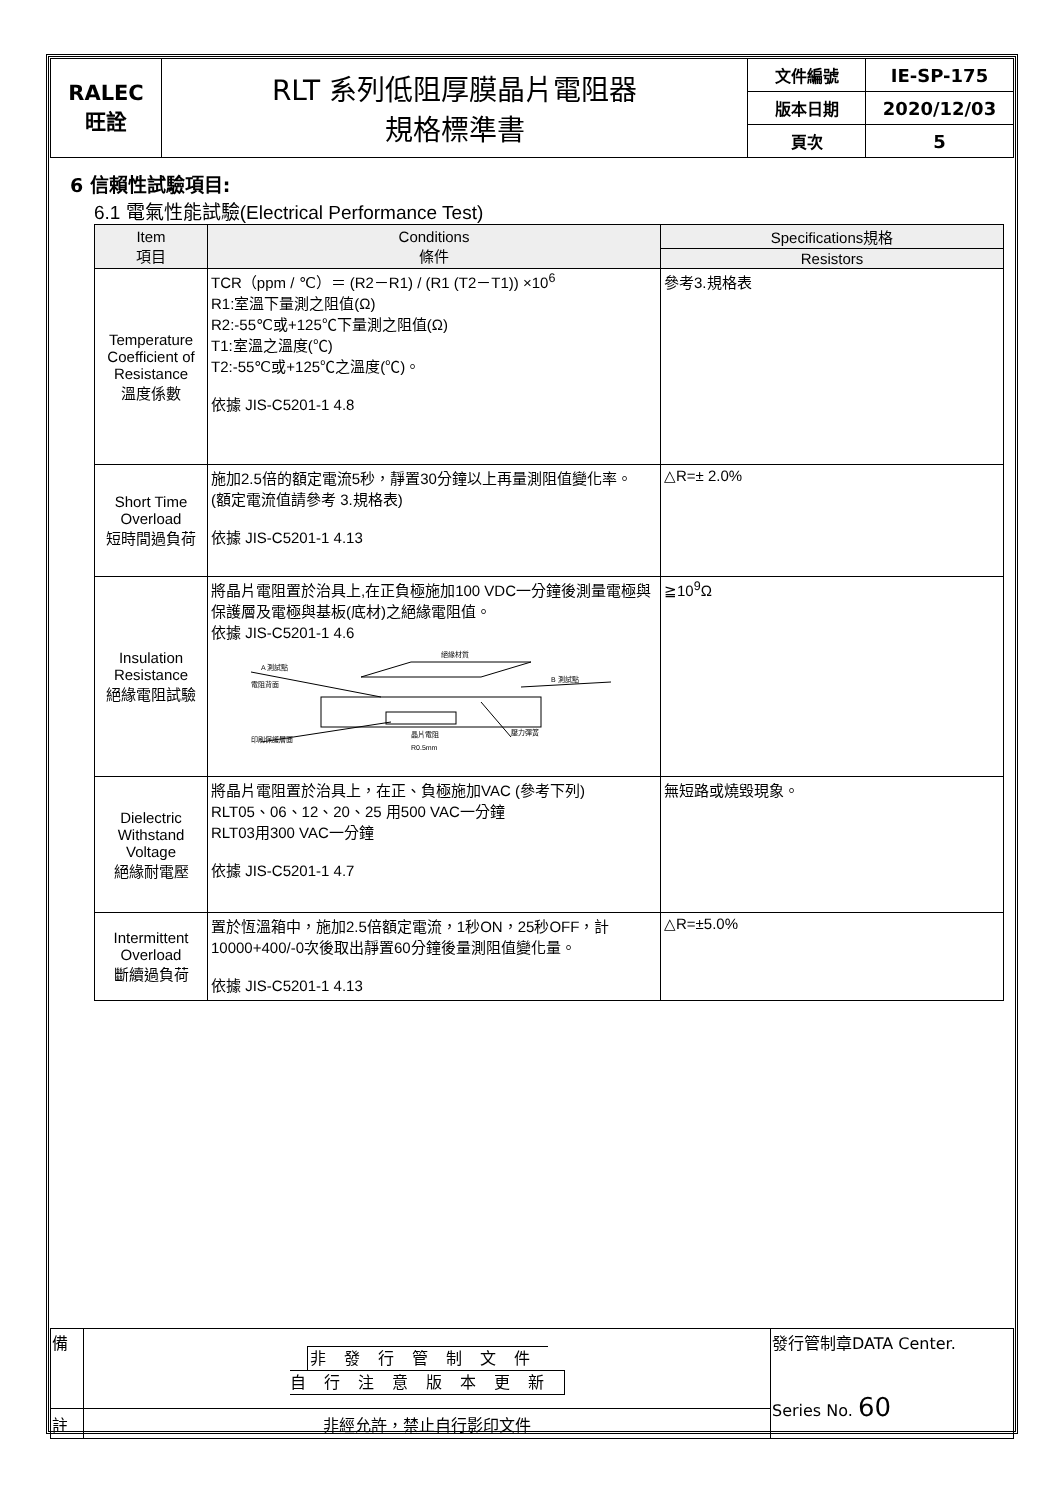| RALEC 旺詮 | RLT 系列低阻厚膜晶片電阻器 規格標準書 | 文件編號 | IE-SP-175 |
| | | 版本日期 | 2020/12/03 |
| | | 頁次 | 5 |
6 信賴性試驗項目:
6.1 電氣性能試驗(Electrical Performance Test)
| Item 項目 | Conditions 條件 | Specifications規格 |
| --- | --- | --- |
| | | Resistors |
| Temperature Coefficient of Resistance 溫度係數 | TCR（ppm / ℃）＝ (R2－R1) / (R1 (T2－T1)) ×10<sup>6</sup> R1:室溫下量測之阻值(Ω) R2:-55℃或+125℃下量測之阻值(Ω) T1:室溫之溫度(℃) T2:-55℃或+125℃之溫度(℃)。 依據 JIS-C5201-1 4.8 | 參考3.規格表 |
| Short Time Overload 短時間過負荷 | 施加2.5倍的額定電流5秒，靜置30分鐘以上再量測阻值變化率。 (額定電流值請參考 3.規格表) 依據 JIS-C5201-1 4.13 | △R=± 2.0% |
| Insulation Resistance 絕緣電阻試驗 | 將晶片電阻置於治具上,在正負極施加100 VDC一分鐘後測量電極與保護層及電極與基板(底材)之絕緣電阻值。 依據 JIS-C5201-1 4.6 A 測試點 電阻背面 絕緣材質 B 測試點 壓力彈簧 印刷保護層面 晶片電阻 R0.5mm | ≧10<sup>9</sup>Ω |
| Dielectric Withstand Voltage 絕緣耐電壓 | 將晶片電阻置於治具上，在正、負極施加VAC (參考下列) RLT05、06、12、20、25 用500 VAC一分鐘 RLT03用300 VAC一分鐘 依據 JIS-C5201-1 4.7 | 無短路或燒毀現象。 |
| Intermittent Overload 斷續過負荷 | 置於恆溫箱中，施加2.5倍額定電流，1秒ON，25秒OFF，計10000+400/-0次後取出靜置60分鐘後量測阻值變化量。 依據 JIS-C5201-1 4.13 | △R=±5.0% |
| 備 | 非發行管制文件 自行注意版本更新 | 發行管制章DATA Center. Series No. 60 |
| 註 | 非經允許，禁止自行影印文件 | |